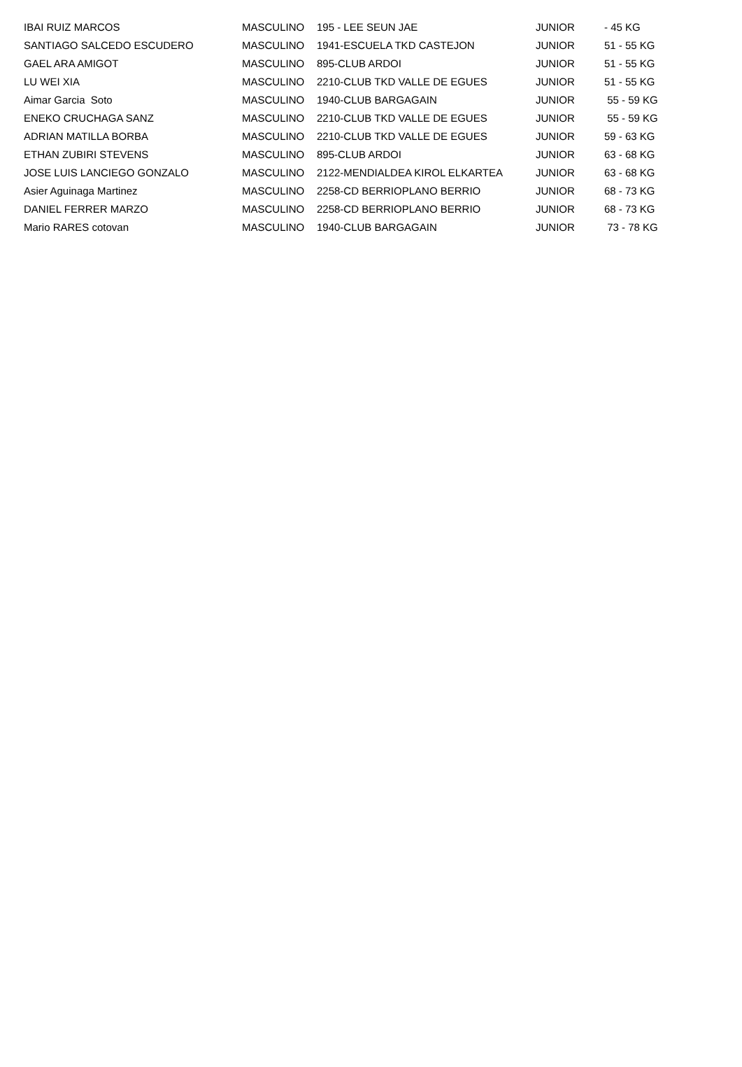| IBAI RUIZ MARCOS | MASCULINO | 195 - LEE SEUN JAE | JUNIOR | - 45 KG |
| SANTIAGO SALCEDO ESCUDERO | MASCULINO | 1941-ESCUELA TKD CASTEJON | JUNIOR | 51 - 55 KG |
| GAEL ARA AMIGOT | MASCULINO | 895-CLUB ARDOI | JUNIOR | 51 - 55 KG |
| LU WEI XIA | MASCULINO | 2210-CLUB TKD VALLE DE EGUES | JUNIOR | 51 - 55 KG |
| Aimar Garcia Soto | MASCULINO | 1940-CLUB BARGAGAIN | JUNIOR | 55 - 59 KG |
| ENEKO CRUCHAGA SANZ | MASCULINO | 2210-CLUB TKD VALLE DE EGUES | JUNIOR | 55 - 59 KG |
| ADRIAN MATILLA BORBA | MASCULINO | 2210-CLUB TKD VALLE DE EGUES | JUNIOR | 59 - 63 KG |
| ETHAN ZUBIRI STEVENS | MASCULINO | 895-CLUB ARDOI | JUNIOR | 63 - 68 KG |
| JOSE LUIS LANCIEGO GONZALO | MASCULINO | 2122-MENDIALDEA KIROL ELKARTEA | JUNIOR | 63 - 68 KG |
| Asier Aguinaga Martinez | MASCULINO | 2258-CD BERRIOPLANO BERRIO | JUNIOR | 68 - 73 KG |
| DANIEL FERRER MARZO | MASCULINO | 2258-CD BERRIOPLANO BERRIO | JUNIOR | 68 - 73 KG |
| Mario RARES cotovan | MASCULINO | 1940-CLUB BARGAGAIN | JUNIOR | 73 - 78 KG |